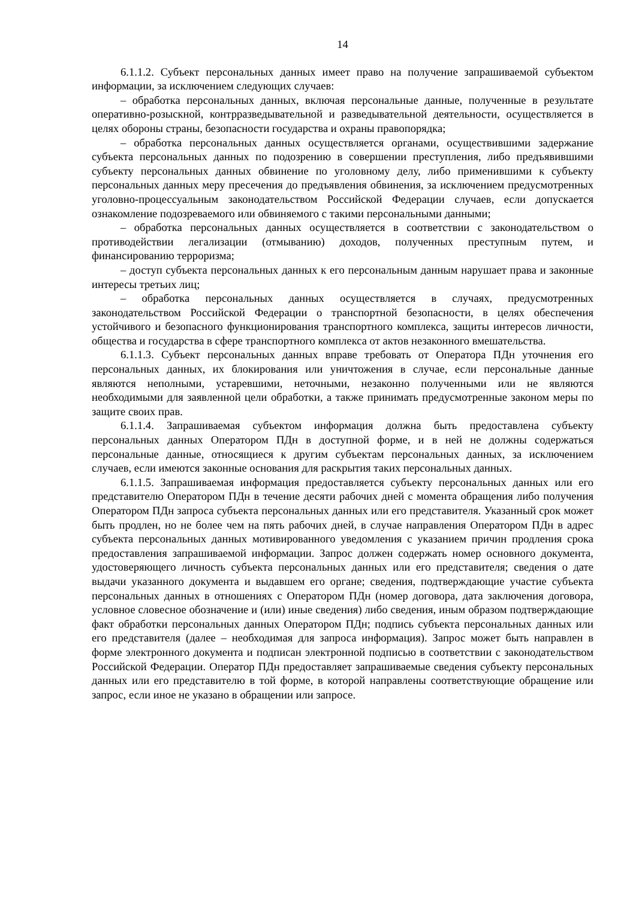14
6.1.1.2. Субъект персональных данных имеет право на получение запрашиваемой субъектом информации, за исключением следующих случаев:
– обработка персональных данных, включая персональные данные, полученные в результате оперативно-розыскной, контрразведывательной и разведывательной деятельности, осуществляется в целях обороны страны, безопасности государства и охраны правопорядка;
– обработка персональных данных осуществляется органами, осуществившими задержание субъекта персональных данных по подозрению в совершении преступления, либо предъявившими субъекту персональных данных обвинение по уголовному делу, либо применившими к субъекту персональных данных меру пресечения до предъявления обвинения, за исключением предусмотренных уголовно-процессуальным законодательством Российской Федерации случаев, если допускается ознакомление подозреваемого или обвиняемого с такими персональными данными;
– обработка персональных данных осуществляется в соответствии с законодательством о противодействии легализации (отмыванию) доходов, полученных преступным путем, и финансированию терроризма;
– доступ субъекта персональных данных к его персональным данным нарушает права и законные интересы третьих лиц;
– обработка персональных данных осуществляется в случаях, предусмотренных законодательством Российской Федерации о транспортной безопасности, в целях обеспечения устойчивого и безопасного функционирования транспортного комплекса, защиты интересов личности, общества и государства в сфере транспортного комплекса от актов незаконного вмешательства.
6.1.1.3. Субъект персональных данных вправе требовать от Оператора ПДн уточнения его персональных данных, их блокирования или уничтожения в случае, если персональные данные являются неполными, устаревшими, неточными, незаконно полученными или не являются необходимыми для заявленной цели обработки, а также принимать предусмотренные законом меры по защите своих прав.
6.1.1.4. Запрашиваемая субъектом информация должна быть предоставлена субъекту персональных данных Оператором ПДн в доступной форме, и в ней не должны содержаться персональные данные, относящиеся к другим субъектам персональных данных, за исключением случаев, если имеются законные основания для раскрытия таких персональных данных.
6.1.1.5. Запрашиваемая информация предоставляется субъекту персональных данных или его представителю Оператором ПДн в течение десяти рабочих дней с момента обращения либо получения Оператором ПДн запроса субъекта персональных данных или его представителя. Указанный срок может быть продлен, но не более чем на пять рабочих дней, в случае направления Оператором ПДн в адрес субъекта персональных данных мотивированного уведомления с указанием причин продления срока предоставления запрашиваемой информации. Запрос должен содержать номер основного документа, удостоверяющего личность субъекта персональных данных или его представителя; сведения о дате выдачи указанного документа и выдавшем его органе; сведения, подтверждающие участие субъекта персональных данных в отношениях с Оператором ПДн (номер договора, дата заключения договора, условное словесное обозначение и (или) иные сведения) либо сведения, иным образом подтверждающие факт обработки персональных данных Оператором ПДн; подпись субъекта персональных данных или его представителя (далее – необходимая для запроса информация). Запрос может быть направлен в форме электронного документа и подписан электронной подписью в соответствии с законодательством Российской Федерации. Оператор ПДн предоставляет запрашиваемые сведения субъекту персональных данных или его представителю в той форме, в которой направлены соответствующие обращение или запрос, если иное не указано в обращении или запросе.